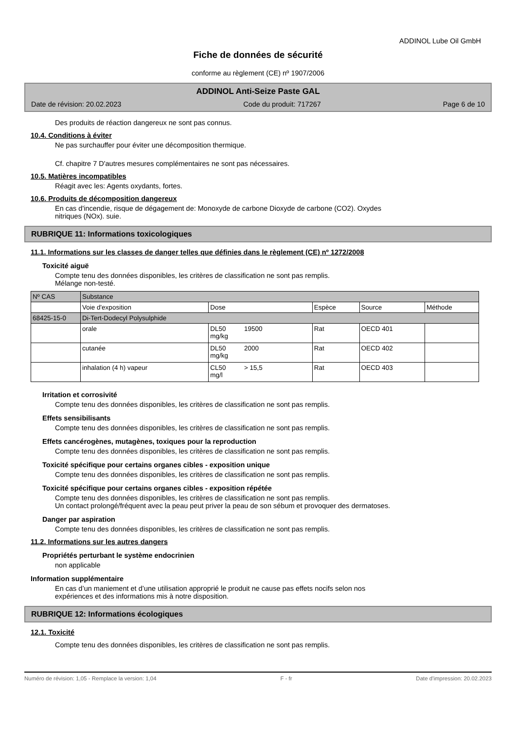ADDINOL Lube Oil GmbH
Fiche de données de sécurité
conforme au règlement (CE) nº 1907/2006
ADDINOL Anti-Seize Paste GAL
Date de révision: 20.02.2023 Code du produit: 717267 Page 6 de 10
Des produits de réaction dangereux ne sont pas connus.
10.4. Conditions à éviter
Ne pas surchauffer pour éviter une décomposition thermique.
Cf. chapitre 7 D'autres mesures complémentaires ne sont pas nécessaires.
10.5. Matières incompatibles
Réagit avec les: Agents oxydants, fortes.
10.6. Produits de décomposition dangereux
En cas d'incendie, risque de dégagement de: Monoxyde de carbone Dioxyde de carbone (CO2). Oxydes
nitriques (NOx). suie.
RUBRIQUE 11: Informations toxicologiques
11.1. Informations sur les classes de danger telles que définies dans le règlement (CE) nº 1272/2008
Toxicité aiguë
Compte tenu des données disponibles, les critères de classification ne sont pas remplis.
Mélange non-testé.
| Nº CAS | Substance | | | | |
| | Voie d'exposition | Dose | Espèce | Source | Méthode |
| 68425-15-0 | Di-Tert-Dodecyl Polysulphide | | | | |
| | orale | DL50 19500 mg/kg | Rat | OECD 401 | |
| | cutanée | DL50 2000 mg/kg | Rat | OECD 402 | |
| | inhalation (4 h) vapeur | CL50 > 15,5 mg/l | Rat | OECD 403 | |
Irritation et corrosivité
Compte tenu des données disponibles, les critères de classification ne sont pas remplis.
Effets sensibilisants
Compte tenu des données disponibles, les critères de classification ne sont pas remplis.
Effets cancérogènes, mutagènes, toxiques pour la reproduction
Compte tenu des données disponibles, les critères de classification ne sont pas remplis.
Toxicité spécifique pour certains organes cibles - exposition unique
Compte tenu des données disponibles, les critères de classification ne sont pas remplis.
Toxicité spécifique pour certains organes cibles - exposition répétée
Compte tenu des données disponibles, les critères de classification ne sont pas remplis.
Un contact prolongé/fréquent avec la peau peut priver la peau de son sébum et provoquer des dermatoses.
Danger par aspiration
Compte tenu des données disponibles, les critères de classification ne sont pas remplis.
11.2. Informations sur les autres dangers
Propriétés perturbant le système endocrinien
non applicable
Information supplémentaire
En cas d’un maniement et d’une utilisation approprié le produit ne cause pas effets nocifs selon nos
expériences et des informations mis à notre disposition.
RUBRIQUE 12: Informations écologiques
12.1. Toxicité
Compte tenu des données disponibles, les critères de classification ne sont pas remplis.
Numéro de révision: 1,05 - Remplace la version: 1,04 F - fr Date d'impression: 20.02.2023